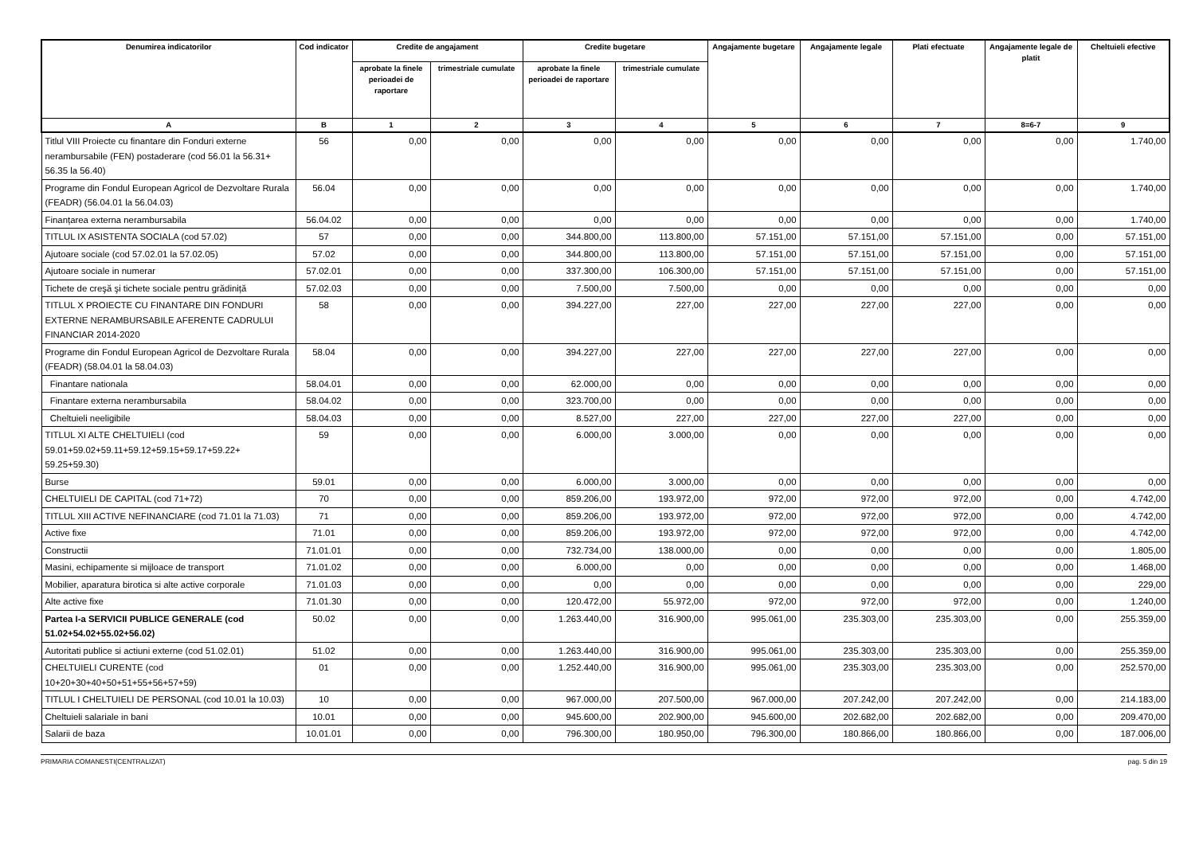| Denumirea indicatorilor | Cod indicator | Credite de angajament | | Credite bugetare | | Angajamente bugetare | Angajamente legale | Plati efectuate | Angajamente legale de platit | Cheltuieli efective |
| --- | --- | --- | --- | --- | --- | --- | --- | --- | --- | --- |
| | | aprobate la finele perioadei de raportare | trimestriale cumulate | aprobate la finele perioadei de raportare | trimestriale cumulate | | | | | |
| A | B | 1 | 2 | 3 | 4 | 5 | 6 | 7 | 8=6-7 | 9 |
| Titlul VIII Proiecte cu finantare din Fonduri externe nerambursabile (FEN) postaderare (cod 56.01 la 56.31+ 56.35 la 56.40) | 56 | 0,00 | 0,00 | 0,00 | 0,00 | 0,00 | 0,00 | 0,00 | 0,00 | 1.740,00 |
| Programe din Fondul European Agricol de Dezvoltare Rurala (FEADR) (56.04.01 la 56.04.03) | 56.04 | 0,00 | 0,00 | 0,00 | 0,00 | 0,00 | 0,00 | 0,00 | 0,00 | 1.740,00 |
| Finanțarea externa nerambursabila | 56.04.02 | 0,00 | 0,00 | 0,00 | 0,00 | 0,00 | 0,00 | 0,00 | 0,00 | 1.740,00 |
| TITLUL IX ASISTENTA SOCIALA (cod 57.02) | 57 | 0,00 | 0,00 | 344.800,00 | 113.800,00 | 57.151,00 | 57.151,00 | 57.151,00 | 0,00 | 57.151,00 |
| Ajutoare sociale (cod 57.02.01 la 57.02.05) | 57.02 | 0,00 | 0,00 | 344.800,00 | 113.800,00 | 57.151,00 | 57.151,00 | 57.151,00 | 0,00 | 57.151,00 |
| Ajutoare sociale in numerar | 57.02.01 | 0,00 | 0,00 | 337.300,00 | 106.300,00 | 57.151,00 | 57.151,00 | 57.151,00 | 0,00 | 57.151,00 |
| Tichete de creşă şi tichete sociale pentru grădiniță | 57.02.03 | 0,00 | 0,00 | 7.500,00 | 7.500,00 | 0,00 | 0,00 | 0,00 | 0,00 | 0,00 |
| TITLUL X PROIECTE CU FINANTARE DIN FONDURI EXTERNE NERAMBURSABILE AFERENTE CADRULUI FINANCIAR 2014-2020 | 58 | 0,00 | 0,00 | 394.227,00 | 227,00 | 227,00 | 227,00 | 227,00 | 0,00 | 0,00 |
| Programe din Fondul European Agricol de Dezvoltare Rurala (FEADR) (58.04.01 la 58.04.03) | 58.04 | 0,00 | 0,00 | 394.227,00 | 227,00 | 227,00 | 227,00 | 227,00 | 0,00 | 0,00 |
| Finantare nationala | 58.04.01 | 0,00 | 0,00 | 62.000,00 | 0,00 | 0,00 | 0,00 | 0,00 | 0,00 | 0,00 |
| Finantare externa nerambursabila | 58.04.02 | 0,00 | 0,00 | 323.700,00 | 0,00 | 0,00 | 0,00 | 0,00 | 0,00 | 0,00 |
| Cheltuieli neeligibile | 58.04.03 | 0,00 | 0,00 | 8.527,00 | 227,00 | 227,00 | 227,00 | 227,00 | 0,00 | 0,00 |
| TITLUL XI ALTE CHELTUIELI (cod 59.01+59.02+59.11+59.12+59.15+59.17+59.22+ 59.25+59.30) | 59 | 0,00 | 0,00 | 6.000,00 | 3.000,00 | 0,00 | 0,00 | 0,00 | 0,00 | 0,00 |
| Burse | 59.01 | 0,00 | 0,00 | 6.000,00 | 3.000,00 | 0,00 | 0,00 | 0,00 | 0,00 | 0,00 |
| CHELTUIELI DE CAPITAL (cod 71+72) | 70 | 0,00 | 0,00 | 859.206,00 | 193.972,00 | 972,00 | 972,00 | 972,00 | 0,00 | 4.742,00 |
| TITLUL XIII ACTIVE NEFINANCIARE (cod 71.01 la 71.03) | 71 | 0,00 | 0,00 | 859.206,00 | 193.972,00 | 972,00 | 972,00 | 972,00 | 0,00 | 4.742,00 |
| Active fixe | 71.01 | 0,00 | 0,00 | 859.206,00 | 193.972,00 | 972,00 | 972,00 | 972,00 | 0,00 | 4.742,00 |
| Constructii | 71.01.01 | 0,00 | 0,00 | 732.734,00 | 138.000,00 | 0,00 | 0,00 | 0,00 | 0,00 | 1.805,00 |
| Masini, echipamente si mijloace de transport | 71.01.02 | 0,00 | 0,00 | 6.000,00 | 0,00 | 0,00 | 0,00 | 0,00 | 0,00 | 1.468,00 |
| Mobilier, aparatura birotica si alte active corporale | 71.01.03 | 0,00 | 0,00 | 0,00 | 0,00 | 0,00 | 0,00 | 0,00 | 0,00 | 229,00 |
| Alte active fixe | 71.01.30 | 0,00 | 0,00 | 120.472,00 | 55.972,00 | 972,00 | 972,00 | 972,00 | 0,00 | 1.240,00 |
| Partea I-a SERVICII PUBLICE GENERALE (cod 51.02+54.02+55.02+56.02) | 50.02 | 0,00 | 0,00 | 1.263.440,00 | 316.900,00 | 995.061,00 | 235.303,00 | 235.303,00 | 0,00 | 255.359,00 |
| Autoritati publice si actiuni externe (cod 51.02.01) | 51.02 | 0,00 | 0,00 | 1.263.440,00 | 316.900,00 | 995.061,00 | 235.303,00 | 235.303,00 | 0,00 | 255.359,00 |
| CHELTUIELI CURENTE (cod 10+20+30+40+50+51+55+56+57+59) | 01 | 0,00 | 0,00 | 1.252.440,00 | 316.900,00 | 995.061,00 | 235.303,00 | 235.303,00 | 0,00 | 252.570,00 |
| TITLUL I CHELTUIELI DE PERSONAL (cod 10.01 la 10.03) | 10 | 0,00 | 0,00 | 967.000,00 | 207.500,00 | 967.000,00 | 207.242,00 | 207.242,00 | 0,00 | 214.183,00 |
| Cheltuieli salariale in bani | 10.01 | 0,00 | 0,00 | 945.600,00 | 202.900,00 | 945.600,00 | 202.682,00 | 202.682,00 | 0,00 | 209.470,00 |
| Salarii de baza | 10.01.01 | 0,00 | 0,00 | 796.300,00 | 180.950,00 | 796.300,00 | 180.866,00 | 180.866,00 | 0,00 | 187.006,00 |
PRIMARIA COMANESTI(CENTRALIZAT) pag. 5 din 19